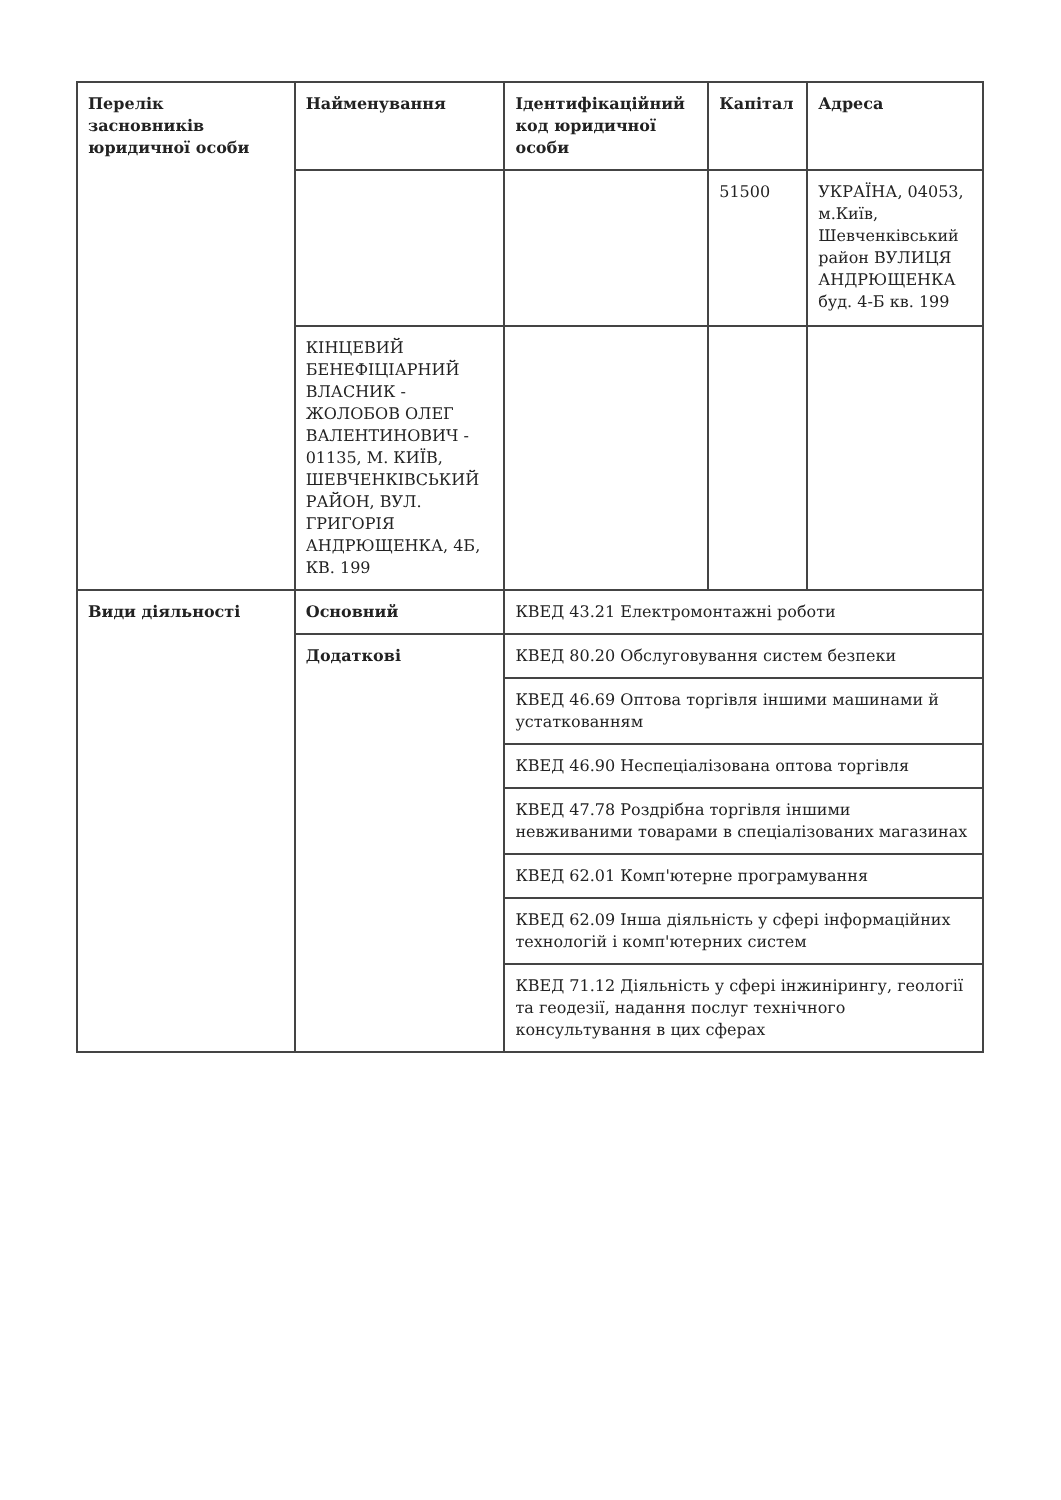| Перелік засновників юридичної особи | Найменування | Ідентифікаційний код юридичної особи | Капітал | Адреса |
| --- | --- | --- | --- | --- |
| | | | 51500 | УКРАЇНА, 04053, м.Київ, Шевченківський район ВУЛИЦЯ АНДРЮЩЕНКА буд. 4-Б кв. 199 |
| | КІНЦЕВИЙ БЕНЕФІЦІАРНИЙ ВЛАСНИК - ЖОЛОБОВ ОЛЕГ ВАЛЕНТИНОВИЧ - 01135, М. КИЇВ, ШЕВЧЕНКІВСЬКИЙ РАЙОН, ВУЛ. ГРИГОРІЯ АНДРЮЩЕНКА, 4Б, КВ. 199 | | | |
| Види діяльності | Основний | КВЕД 43.21 Електромонтажні роботи | | |
| | Додаткові | КВЕД 80.20 Обслуговування систем безпеки | | |
| | | КВЕД 46.69 Оптова торгівля іншими машинами й устаткованням | | |
| | | КВЕД 46.90 Неспеціалізована оптова торгівля | | |
| | | КВЕД 47.78 Роздрібна торгівля іншими невживаними товарами в спеціалізованих магазинах | | |
| | | КВЕД 62.01 Комп'ютерне програмування | | |
| | | КВЕД 62.09 Інша діяльність у сфері інформаційних технологій і комп'ютерних систем | | |
| | | КВЕД 71.12 Діяльність у сфері інжинірингу, геології та геодезії, надання послуг технічного консультування в цих сферах | | |